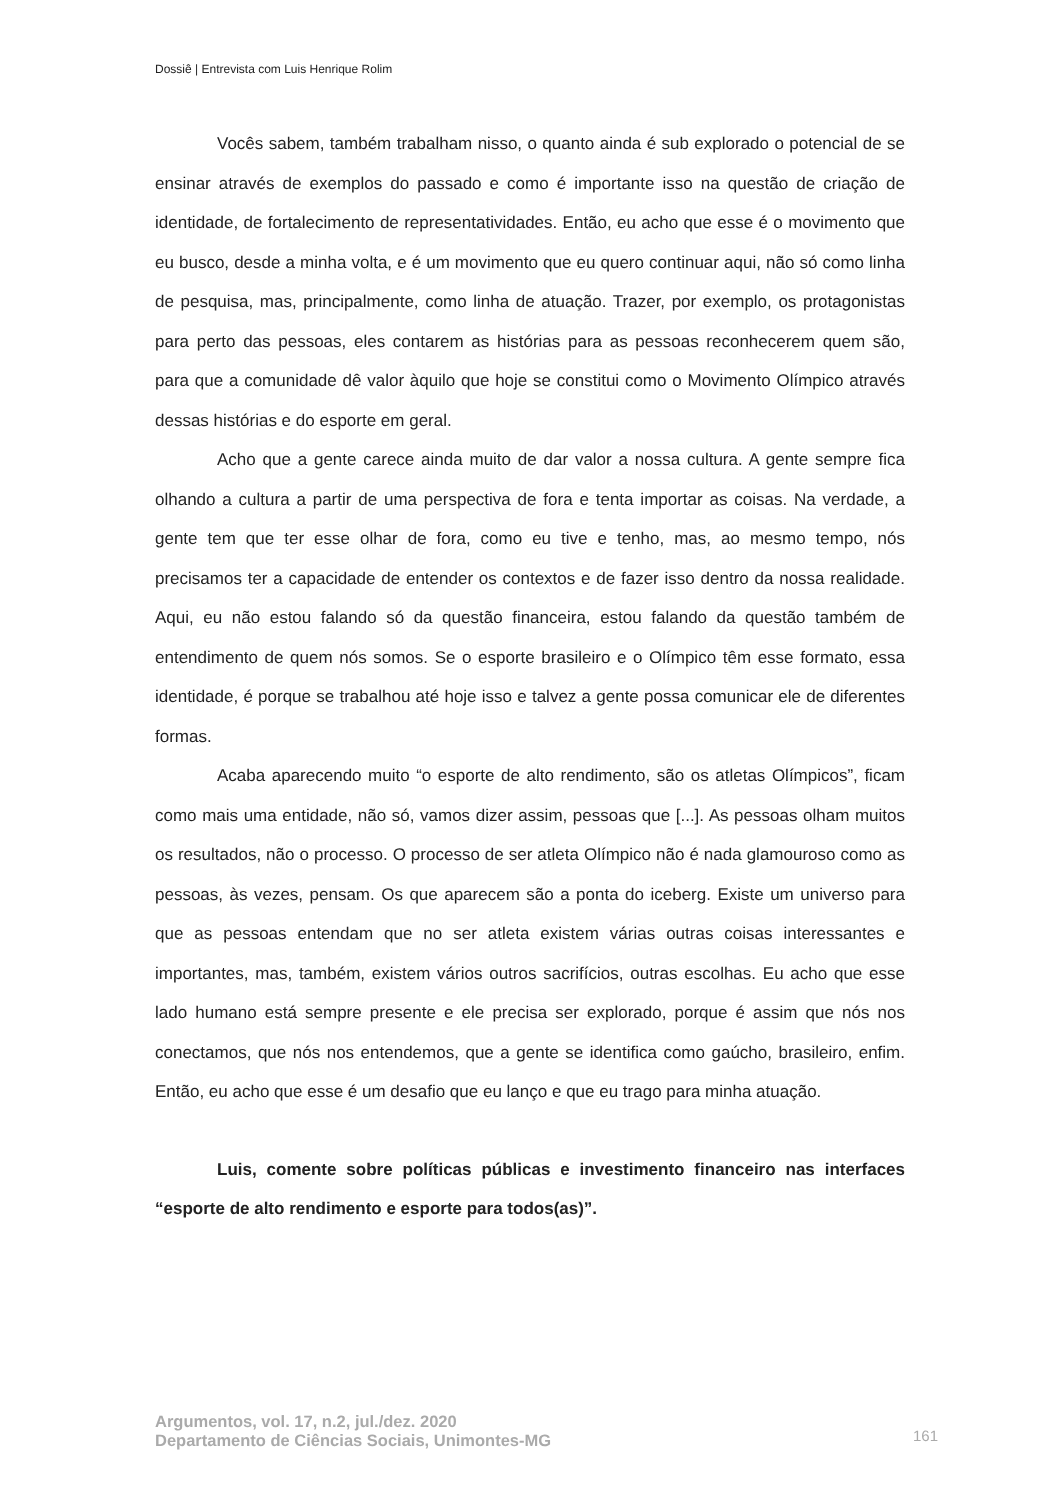Dossiê | Entrevista com Luis Henrique Rolim
Vocês sabem, também trabalham nisso, o quanto ainda é sub explorado o potencial de se ensinar através de exemplos do passado e como é importante isso na questão de criação de identidade, de fortalecimento de representatividades. Então, eu acho que esse é o movimento que eu busco, desde a minha volta, e é um movimento que eu quero continuar aqui, não só como linha de pesquisa, mas, principalmente, como linha de atuação. Trazer, por exemplo, os protagonistas para perto das pessoas, eles contarem as histórias para as pessoas reconhecerem quem são, para que a comunidade dê valor àquilo que hoje se constitui como o Movimento Olímpico através dessas histórias e do esporte em geral.
Acho que a gente carece ainda muito de dar valor a nossa cultura. A gente sempre fica olhando a cultura a partir de uma perspectiva de fora e tenta importar as coisas. Na verdade, a gente tem que ter esse olhar de fora, como eu tive e tenho, mas, ao mesmo tempo, nós precisamos ter a capacidade de entender os contextos e de fazer isso dentro da nossa realidade. Aqui, eu não estou falando só da questão financeira, estou falando da questão também de entendimento de quem nós somos. Se o esporte brasileiro e o Olímpico têm esse formato, essa identidade, é porque se trabalhou até hoje isso e talvez a gente possa comunicar ele de diferentes formas.
Acaba aparecendo muito “o esporte de alto rendimento, são os atletas Olímpicos”, ficam como mais uma entidade, não só, vamos dizer assim, pessoas que [...]. As pessoas olham muitos os resultados, não o processo. O processo de ser atleta Olímpico não é nada glamouroso como as pessoas, às vezes, pensam. Os que aparecem são a ponta do iceberg. Existe um universo para que as pessoas entendam que no ser atleta existem várias outras coisas interessantes e importantes, mas, também, existem vários outros sacrifícios, outras escolhas. Eu acho que esse lado humano está sempre presente e ele precisa ser explorado, porque é assim que nós nos conectamos, que nós nos entendemos, que a gente se identifica como gaúcho, brasileiro, enfim. Então, eu acho que esse é um desafio que eu lanço e que eu trago para minha atuação.
Luis, comente sobre políticas públicas e investimento financeiro nas interfaces “esporte de alto rendimento e esporte para todos(as)”.
Argumentos, vol. 17, n.2, jul./dez. 2020
Departamento de Ciências Sociais, Unimontes-MG
161